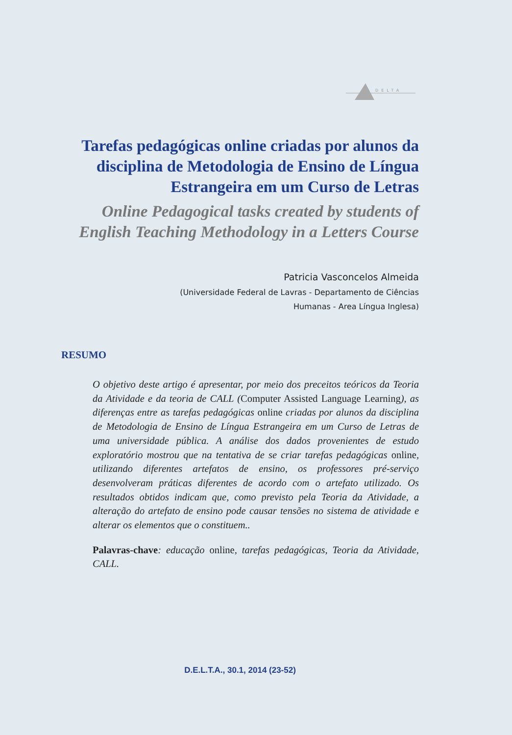DELTA
Tarefas pedagógicas online criadas por alunos da disciplina de Metodologia de Ensino de Língua Estrangeira em um Curso de Letras
Online Pedagogical tasks created by students of English Teaching Methodology in a Letters Course
Patricia Vasconcelos Almeida
(Universidade Federal de Lavras - Departamento de Ciências
Humanas - Area Língua Inglesa)
RESUMO
O objetivo deste artigo é apresentar, por meio dos preceitos teóricos da Teoria da Atividade e da teoria de CALL (Computer Assisted Language Learning), as diferenças entre as tarefas pedagógicas online criadas por alunos da disciplina de Metodologia de Ensino de Língua Estrangeira em um Curso de Letras de uma universidade pública. A análise dos dados provenientes de estudo exploratório mostrou que na tentativa de se criar tarefas pedagógicas online, utilizando diferentes artefatos de ensino, os professores pré-serviço desenvolveram práticas diferentes de acordo com o artefato utilizado. Os resultados obtidos indicam que, como previsto pela Teoria da Atividade, a alteração do artefato de ensino pode causar tensões no sistema de atividade e alterar os elementos que o constituem..
Palavras-chave: educação online, tarefas pedagógicas, Teoria da Atividade, CALL.
D.E.L.T.A., 30.1, 2014 (23-52)